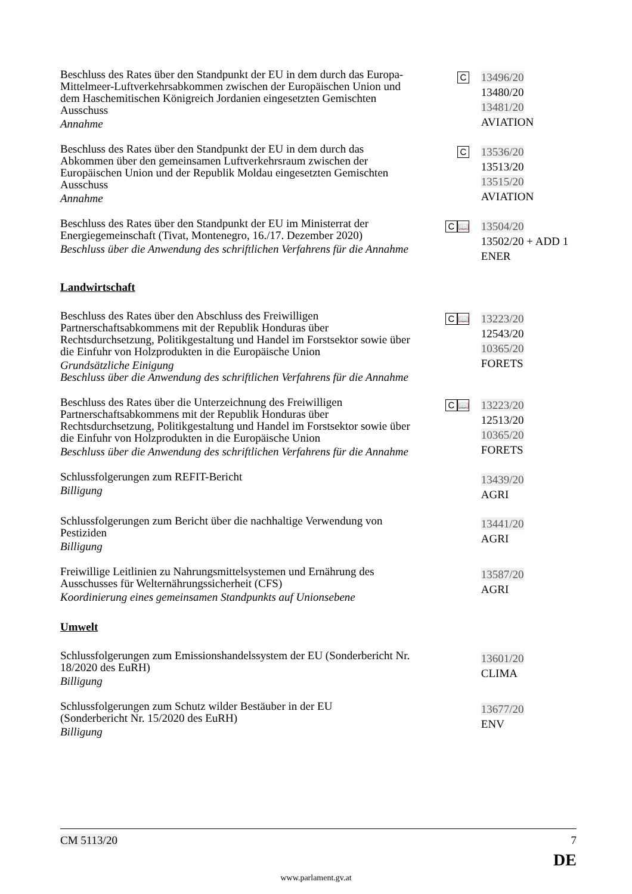Beschluss des Rates über den Standpunkt der EU in dem durch das Europa-Mittelmeer-Luftverkehrsabkommen zwischen der Europäischen Union und dem Haschemitischen Königreich Jordanien eingesetzten Gemischten Ausschuss
Annahme
C
13496/20
13480/20
13481/20
AVIATION
Beschluss des Rates über den Standpunkt der EU in dem durch das Abkommen über den gemeinsamen Luftverkehrsraum zwischen der Europäischen Union und der Republik Moldau eingesetzten Gemischten Ausschuss
Annahme
C
13536/20
13513/20
13515/20
AVIATION
Beschluss des Rates über den Standpunkt der EU im Ministerrat der Energiegemeinschaft (Tivat, Montenegro, 16./17. Dezember 2020)
Beschluss über die Anwendung des schriftlichen Verfahrens für die Annahme
C 📖
13504/20
13502/20 + ADD 1
ENER
Landwirtschaft
Beschluss des Rates über den Abschluss des Freiwilligen Partnerschaftsabkommens mit der Republik Honduras über Rechtsdurchsetzung, Politikgestaltung und Handel im Forstsektor sowie über die Einfuhr von Holzprodukten in die Europäische Union
Grundsätzliche Einigung
Beschluss über die Anwendung des schriftlichen Verfahrens für die Annahme
C 📖
13223/20
12543/20
10365/20
FORETS
Beschluss des Rates über die Unterzeichnung des Freiwilligen Partnerschaftsabkommens mit der Republik Honduras über Rechtsdurchsetzung, Politikgestaltung und Handel im Forstsektor sowie über die Einfuhr von Holzprodukten in die Europäische Union
Beschluss über die Anwendung des schriftlichen Verfahrens für die Annahme
C 📖
13223/20
12513/20
10365/20
FORETS
Schlussfolgerungen zum REFIT-Bericht
Billigung
13439/20
AGRI
Schlussfolgerungen zum Bericht über die nachhaltige Verwendung von Pestiziden
Billigung
13441/20
AGRI
Freiwillige Leitlinien zu Nahrungsmittelsystemen und Ernährung des Ausschusses für Welternährungssicherheit (CFS)
Koordinierung eines gemeinsamen Standpunkts auf Unionsebene
13587/20
AGRI
Umwelt
Schlussfolgerungen zum Emissionshandelssystem der EU (Sonderbericht Nr. 18/2020 des EuRH)
Billigung
13601/20
CLIMA
Schlussfolgerungen zum Schutz wilder Bestäuber in der EU
(Sonderbericht Nr. 15/2020 des EuRH)
Billigung
13677/20
ENV
CM 5113/20 7
DE
www.parlament.gv.at